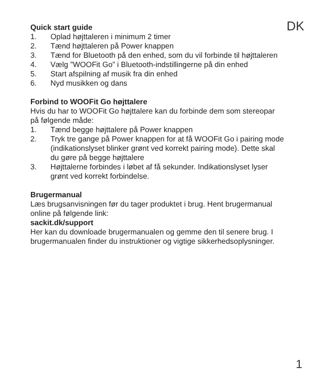DK
Quick start guide
1. Oplad højttaleren i minimum 2 timer
2. Tænd højttaleren på Power knappen
3. Tænd for Bluetooth på den enhed, som du vil forbinde til højttaleren
4. Vælg ”WOOFit Go” i Bluetooth-indstillingerne på din enhed
5. Start afspilning af musik fra din enhed
6. Nyd musikken og dans
Forbind to WOOFit Go højttalere
Hvis du har to WOOFit Go højttalere kan du forbinde dem som stereopar på følgende måde:
1. Tænd begge højttalere på Power knappen
2. Tryk tre gange på Power knappen for at få WOOFit Go i pairing mode (indikationslyset blinker grønt ved korrekt pairing mode). Dette skal du gøre på begge højttalere
3. Højttalerne forbindes i løbet af få sekunder. Indikationslyset lyser grønt ved korrekt forbindelse.
Brugermanual
Læs brugsanvisningen før du tager produktet i brug. Hent brugermanual online på følgende link:
sackit.dk/support
Her kan du downloade brugermanualen og gemme den til senere brug. I brugermanualen finder du instruktioner og vigtige sikkerhedsoplysninger.
1